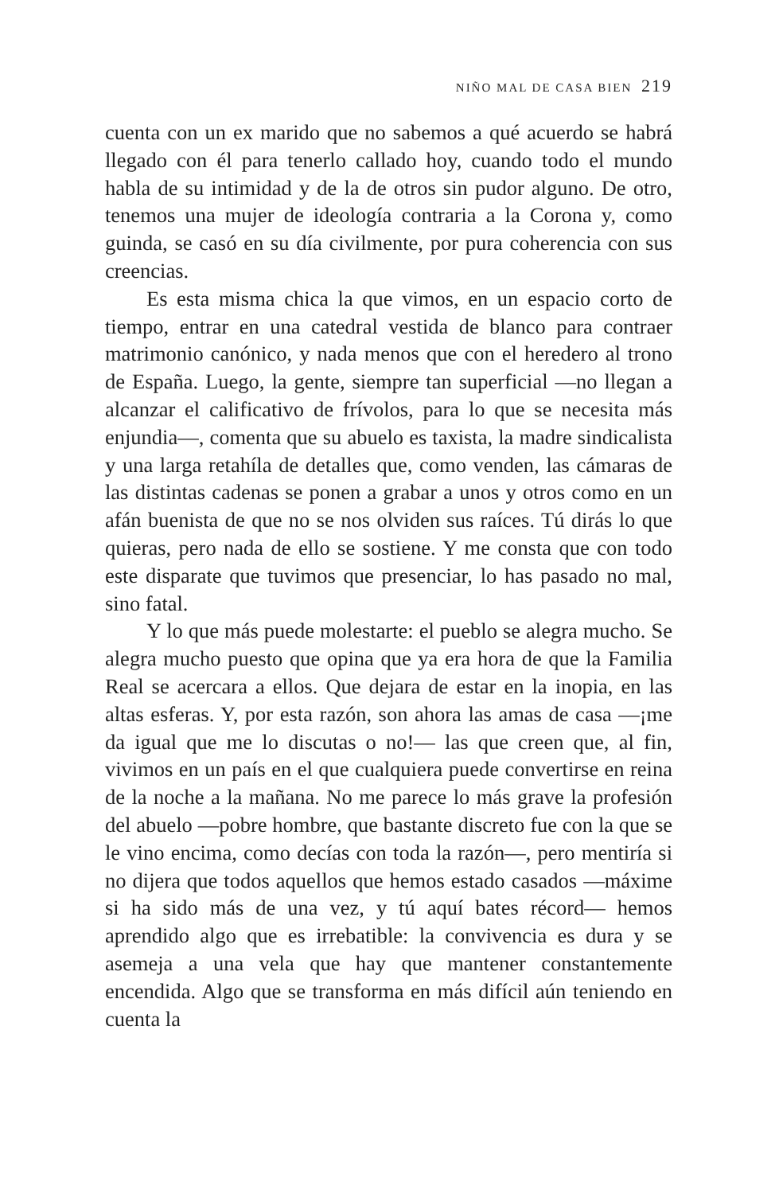NIÑO MAL DE CASA BIEN 219
cuenta con un ex marido que no sabemos a qué acuerdo se habrá llegado con él para tenerlo callado hoy, cuando todo el mundo habla de su intimidad y de la de otros sin pudor alguno. De otro, tenemos una mujer de ideología contraria a la Corona y, como guinda, se casó en su día civilmente, por pura coherencia con sus creencias.
Es esta misma chica la que vimos, en un espacio corto de tiempo, entrar en una catedral vestida de blanco para contraer matrimonio canónico, y nada menos que con el heredero al trono de España. Luego, la gente, siempre tan superficial —no llegan a alcanzar el calificativo de frívolos, para lo que se necesita más enjundia—, comenta que su abuelo es taxista, la madre sindicalista y una larga retahíla de detalles que, como venden, las cámaras de las distintas cadenas se ponen a grabar a unos y otros como en un afán buenista de que no se nos olviden sus raíces. Tú dirás lo que quieras, pero nada de ello se sostiene. Y me consta que con todo este disparate que tuvimos que presenciar, lo has pasado no mal, sino fatal.
Y lo que más puede molestarte: el pueblo se alegra mucho. Se alegra mucho puesto que opina que ya era hora de que la Familia Real se acercara a ellos. Que dejara de estar en la inopia, en las altas esferas. Y, por esta razón, son ahora las amas de casa —¡me da igual que me lo discutas o no!— las que creen que, al fin, vivimos en un país en el que cualquiera puede convertirse en reina de la noche a la mañana. No me parece lo más grave la profesión del abuelo —pobre hombre, que bastante discreto fue con la que se le vino encima, como decías con toda la razón—, pero mentiría si no dijera que todos aquellos que hemos estado casados —máxime si ha sido más de una vez, y tú aquí bates récord— hemos aprendido algo que es irrebatible: la convivencia es dura y se asemeja a una vela que hay que mantener constantemente encendida. Algo que se transforma en más difícil aún teniendo en cuenta la